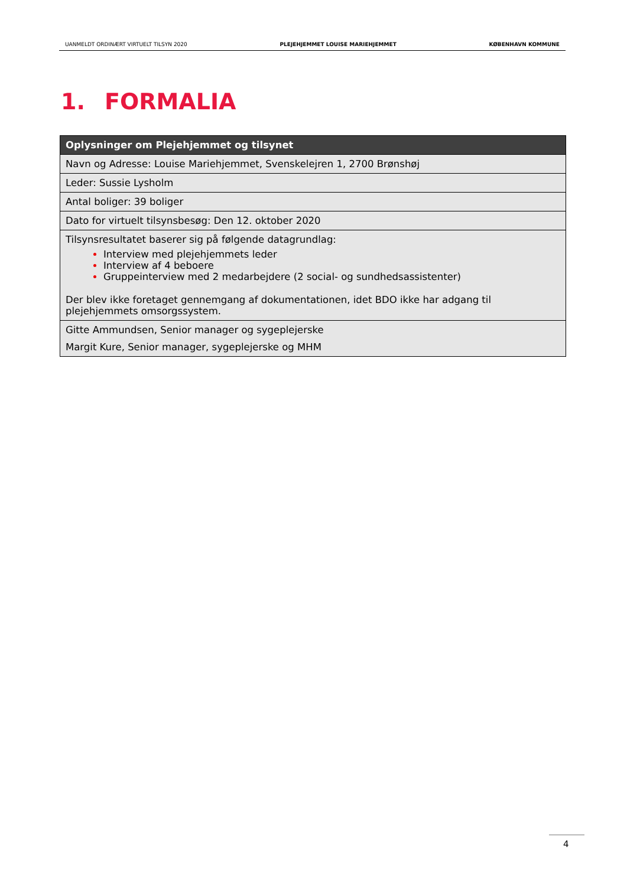UANMELDT ORDINÆRT VIRTUELT TILSYN 2020 PLEJEHJEMMET LOUISE MARIEHJEMMET KØBENHAVN KOMMUNE
1. FORMALIA
| Oplysninger om Plejehjemmet og tilsynet |
| --- |
| Navn og Adresse: Louise Mariehjemmet, Svenskelejren 1, 2700 Brønshøj |
| Leder: Sussie Lysholm |
| Antal boliger: 39 boliger |
| Dato for virtuelt tilsynsbesøg: Den 12. oktober 2020 |
| Tilsynsresultatet baserer sig på følgende datagrundlag: Interview med plejehjemmets leder Interview af 4 beboere Gruppeinterview med 2 medarbejdere (2 social- og sundhedsassistenter) Der blev ikke foretaget gennemgang af dokumentationen, idet BDO ikke har adgang til plejehjemmets omsorgssystem. |
| Gitte Ammundsen, Senior manager og sygeplejerske Margit Kure, Senior manager, sygeplejerske og MHM |
4